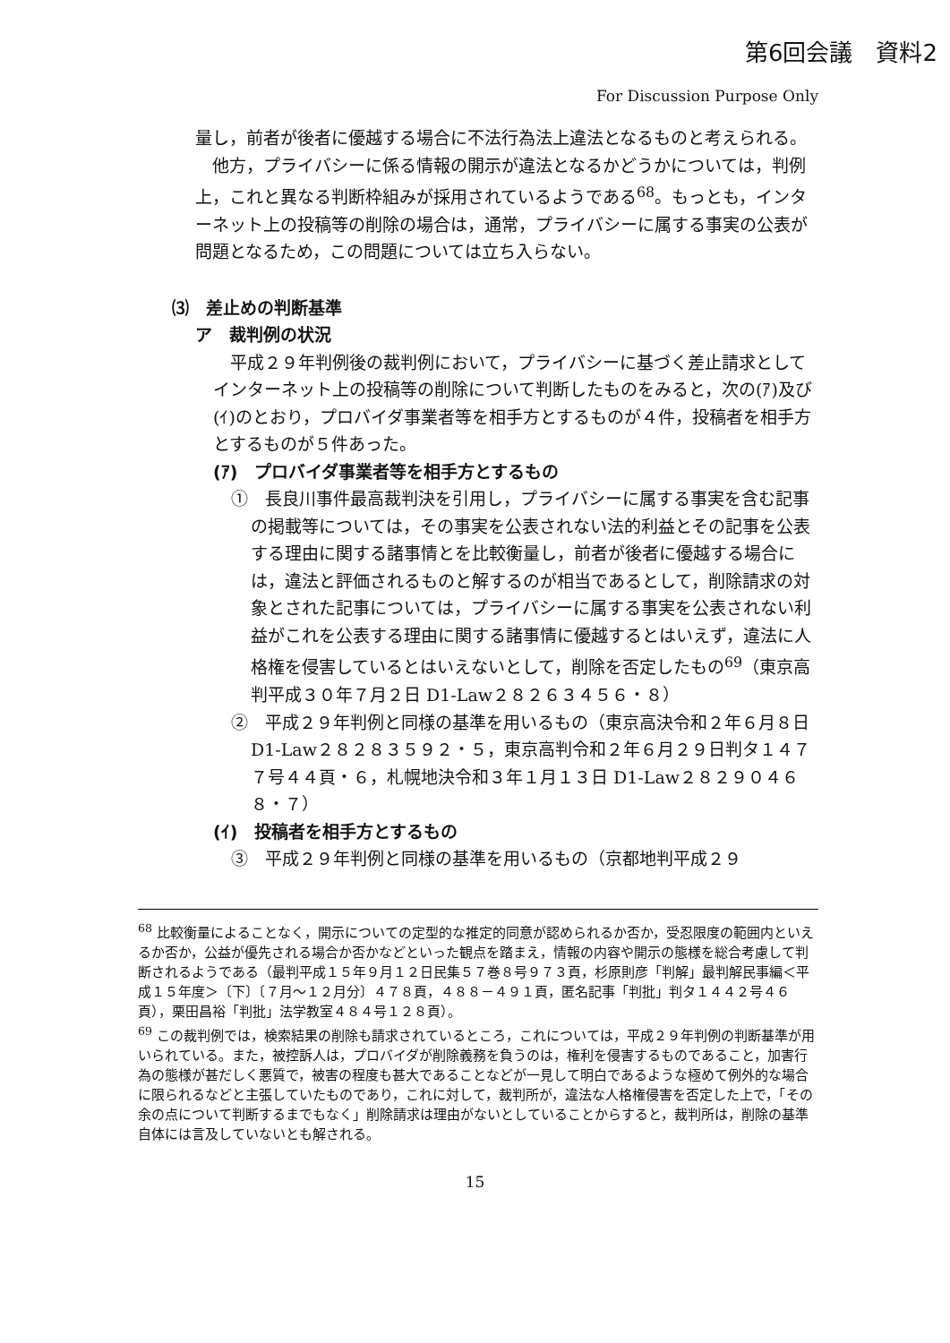第6回会議　資料2
For Discussion Purpose Only
量し，前者が後者に優越する場合に不法行為法上違法となるものと考えられる。
　他方，プライバシーに係る情報の開示が違法となるかどうかについては，判例上，これと異なる判断枠組みが採用されているようである<sup>68</sup>。もっとも，インターネット上の投稿等の削除の場合は，通常，プライバシーに属する事実の公表が問題となるため，この問題については立ち入らない。
⑶　差止めの判断基準
ア　裁判例の状況
　平成２９年判例後の裁判例において，プライバシーに基づく差止請求としてインターネット上の投稿等の削除について判断したものをみると，次の(ｱ)及び(ｲ)のとおり，プロバイダ事業者等を相手方とするものが４件，投稿者を相手方とするものが５件あった。
(ｱ)　プロバイダ事業者等を相手方とするもの
①　長良川事件最高裁判決を引用し，プライバシーに属する事実を含む記事の掲載等については，その事実を公表されない法的利益とその記事を公表する理由に関する諸事情とを比較衡量し，前者が後者に優越する場合には，違法と評価されるものと解するのが相当であるとして，削除請求の対象とされた記事については，プライバシーに属する事実を公表されない利益がこれを公表する理由に関する諸事情に優越するとはいえず，違法に人格権を侵害しているとはいえないとして，削除を否定したもの<sup>69</sup>（東京高判平成３０年７月２日 D1-Law２８２６３４５６・８）
②　平成２９年判例と同様の基準を用いるもの（東京高決令和２年６月８日 D1-Law２８２８３５９２・５，東京高判令和２年６月２９日判タ１４７７号４４頁・６，札幌地決令和３年１月１３日 D1-Law２８２９０４６８・７）
(ｲ)　投稿者を相手方とするもの
③　平成２９年判例と同様の基準を用いるもの（京都地判平成２９
<sup>68</sup> 比較衡量によることなく，開示についての定型的な推定的同意が認められるか否か，受忍限度の範囲内といえるか否か，公益が優先される場合か否かなどといった観点を踏まえ，情報の内容や開示の態様を総合考慮して判断されるようである（最判平成１５年９月１２日民集５７巻８号９７３頁，杉原則彦「判解」最判解民事編＜平成１５年度＞〔下〕〔７月～１２月分〕４７８頁，４８８－４９１頁，匿名記事「判批」判タ１４４２号４６頁），栗田昌裕「判批」法学教室４８４号１２８頁）。
<sup>69</sup> この裁判例では，検索結果の削除も請求されているところ，これについては，平成２９年判例の判断基準が用いられている。また，被控訴人は，プロバイダが削除義務を負うのは，権利を侵害するものであること，加害行為の態様が甚だしく悪質で，被害の程度も甚大であることなどが一見して明白であるような極めて例外的な場合に限られるなどと主張していたものであり，これに対して，裁判所が，違法な人格権侵害を否定した上で，「その余の点について判断するまでもなく」削除請求は理由がないとしていることからすると，裁判所は，削除の基準自体には言及していないとも解される。
15